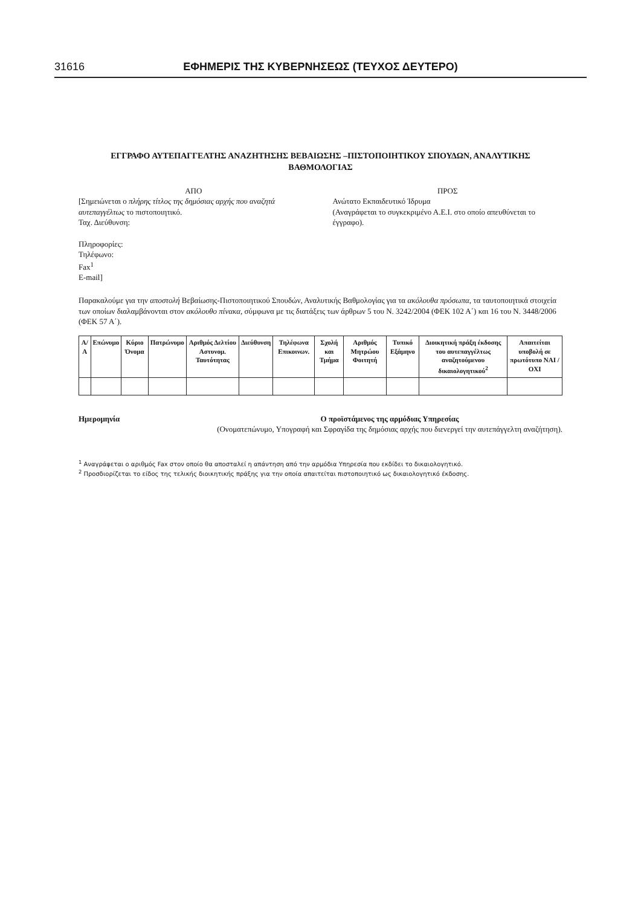31616 ΕΦΗΜΕΡΙΣ ΤΗΣ ΚΥΒΕΡΝΗΣΕΩΣ (ΤΕΥΧΟΣ ΔΕΥΤΕΡΟ)
ΕΓΓΡΑΦΟ ΑΥΤΕΠΑΓΓΕΛΤΗΣ ΑΝΑΖΗΤΗΣΗΣ ΒΕΒΑΙΩΣΗΣ –ΠΙΣΤΟΠΟΙΗΤΙΚΟΥ ΣΠΟΥΔΩΝ, ΑΝΑΛΥΤΙΚΗΣ ΒΑΘΜΟΛΟΓΙΑΣ
ΑΠΟ
[Σημειώνεται ο πλήρης τίτλος της δημόσιας αρχής που αναζητά αυτεπαγγέλτως το πιστοποιητικό.
Ταχ. Διεύθυνση:
Πληροφορίες:
Τηλέφωνο:
Fax<sup>1</sup>
E-mail]
ΠΡΟΣ
Ανώτατο Εκπαιδευτικό Ίδρυμα
(Αναγράφεται το συγκεκριμένο Α.Ε.Ι. στο οποίο απευθύνεται το έγγραφο).
Παρακαλούμε για την αποστολή Βεβαίωσης-Πιστοποιητικού Σπουδών, Αναλυτικής Βαθμολογίας για τα ακόλουθα πρόσωπα, τα ταυτοποιητικά στοιχεία των οποίων διαλαμβάνονται στον ακόλουθο πίνακα, σύμφωνα με τις διατάξεις των άρθρων 5 του Ν. 3242/2004 (ΦΕΚ 102 Α΄) και 16 του Ν. 3448/2006 (ΦΕΚ 57 Α΄).
| Α/Α | Επώνυμο | Κύριο Όνομα | Πατρώνυμο | Αριθμός Δελτίου Αστυνομ. Ταυτότητας | Διεύθυνση | Τηλέφωνα Επικοινων. | Σχολή και Τμήμα | Αριθμός Μητρώου Φοιτητή | Τυπικό Εξάμηνο | Διοικητική πράξη έκδοσης του αυτεπαγγέλτως αναζητούμενου δικαιολογητικού<sup>2</sup> | Απαιτείται υποβολή σε πρωτότυπο ΝΑΙ / ΟΧΙ |
| --- | --- | --- | --- | --- | --- | --- | --- | --- | --- | --- | --- |
Ημερομηνία Ο προϊστάμενος της αρμόδιας Υπηρεσίας
(Ονοματεπώνυμο, Υπογραφή και Σφραγίδα της δημόσιας αρχής που διενεργεί την αυτεπάγγελτη αναζήτηση).
<sup>1</sup> Αναγράφεται ο αριθμός Fax στον οποίο θα αποσταλεί η απάντηση από την αρμόδια Υπηρεσία που εκδίδει το δικαιολογητικό.
<sup>2</sup> Προσδιορίζεται το είδος της τελικής διοικητικής πράξης για την οποία απαιτείται πιστοποιητικό ως δικαιολογητικό έκδοσης.